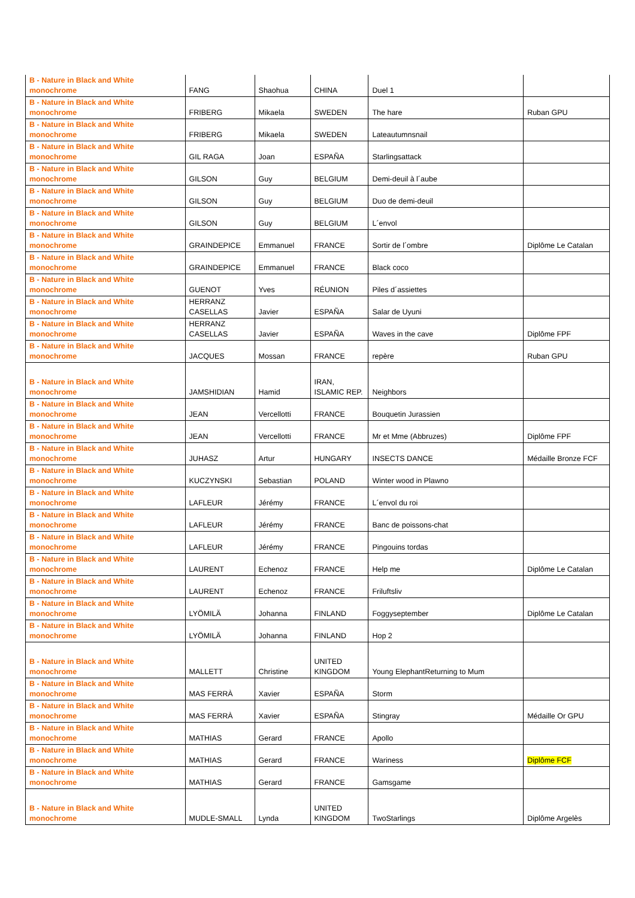| B - Nature in Black and White monochrome | FANG | Shaohua | CHINA | Duel 1 | |
| B - Nature in Black and White monochrome | FRIBERG | Mikaela | SWEDEN | The hare | Ruban GPU |
| B - Nature in Black and White monochrome | FRIBERG | Mikaela | SWEDEN | Lateautumnsnail | |
| B - Nature in Black and White monochrome | GIL RAGA | Joan | ESPAÑA | Starlingsattack | |
| B - Nature in Black and White monochrome | GILSON | Guy | BELGIUM | Demi-deuil à l´aube | |
| B - Nature in Black and White monochrome | GILSON | Guy | BELGIUM | Duo de demi-deuil | |
| B - Nature in Black and White monochrome | GILSON | Guy | BELGIUM | L´envol | |
| B - Nature in Black and White monochrome | GRAINDEPICE | Emmanuel | FRANCE | Sortir de l´ombre | Diplôme Le Catalan |
| B - Nature in Black and White monochrome | GRAINDEPICE | Emmanuel | FRANCE | Black coco | |
| B - Nature in Black and White monochrome | GUENOT | Yves | RÉUNION | Piles d´assiettes | |
| B - Nature in Black and White monochrome | HERRANZ CASELLAS | Javier | ESPAÑA | Salar de Uyuni | |
| B - Nature in Black and White monochrome | HERRANZ CASELLAS | Javier | ESPAÑA | Waves in the cave | Diplôme FPF |
| B - Nature in Black and White monochrome | JACQUES | Mossan | FRANCE | repère | Ruban GPU |
| B - Nature in Black and White monochrome | JAMSHIDIAN | Hamid | IRAN, ISLAMIC REP. | Neighbors | |
| B - Nature in Black and White monochrome | JEAN | Vercellotti | FRANCE | Bouquetin Jurassien | |
| B - Nature in Black and White monochrome | JEAN | Vercellotti | FRANCE | Mr et Mme (Abbruzes) | Diplôme FPF |
| B - Nature in Black and White monochrome | JUHASZ | Artur | HUNGARY | INSECTS DANCE | Médaille Bronze FCF |
| B - Nature in Black and White monochrome | KUCZYNSKI | Sebastian | POLAND | Winter wood in Plawno | |
| B - Nature in Black and White monochrome | LAFLEUR | Jérémy | FRANCE | L´envol du roi | |
| B - Nature in Black and White monochrome | LAFLEUR | Jérémy | FRANCE | Banc de poissons-chat | |
| B - Nature in Black and White monochrome | LAFLEUR | Jérémy | FRANCE | Pingouins tordas | |
| B - Nature in Black and White monochrome | LAURENT | Echenoz | FRANCE | Help me | Diplôme Le Catalan |
| B - Nature in Black and White monochrome | LAURENT | Echenoz | FRANCE | Friluftsliv | |
| B - Nature in Black and White monochrome | LYÖMILÄ | Johanna | FINLAND | Foggyseptember | Diplôme Le Catalan |
| B - Nature in Black and White monochrome | LYÖMILÄ | Johanna | FINLAND | Hop 2 | |
| B - Nature in Black and White monochrome | MALLETT | Christine | UNITED KINGDOM | Young ElephantReturning to Mum | |
| B - Nature in Black and White monochrome | MAS FERRÀ | Xavier | ESPAÑA | Storm | |
| B - Nature in Black and White monochrome | MAS FERRÀ | Xavier | ESPAÑA | Stingray | Médaille Or GPU |
| B - Nature in Black and White monochrome | MATHIAS | Gerard | FRANCE | Apollo | |
| B - Nature in Black and White monochrome | MATHIAS | Gerard | FRANCE | Wariness | Diplôme FCF |
| B - Nature in Black and White monochrome | MATHIAS | Gerard | FRANCE | Gamsgame | |
| B - Nature in Black and White monochrome | MUDLE-SMALL | Lynda | UNITED KINGDOM | TwoStarlings | Diplôme Argelès |